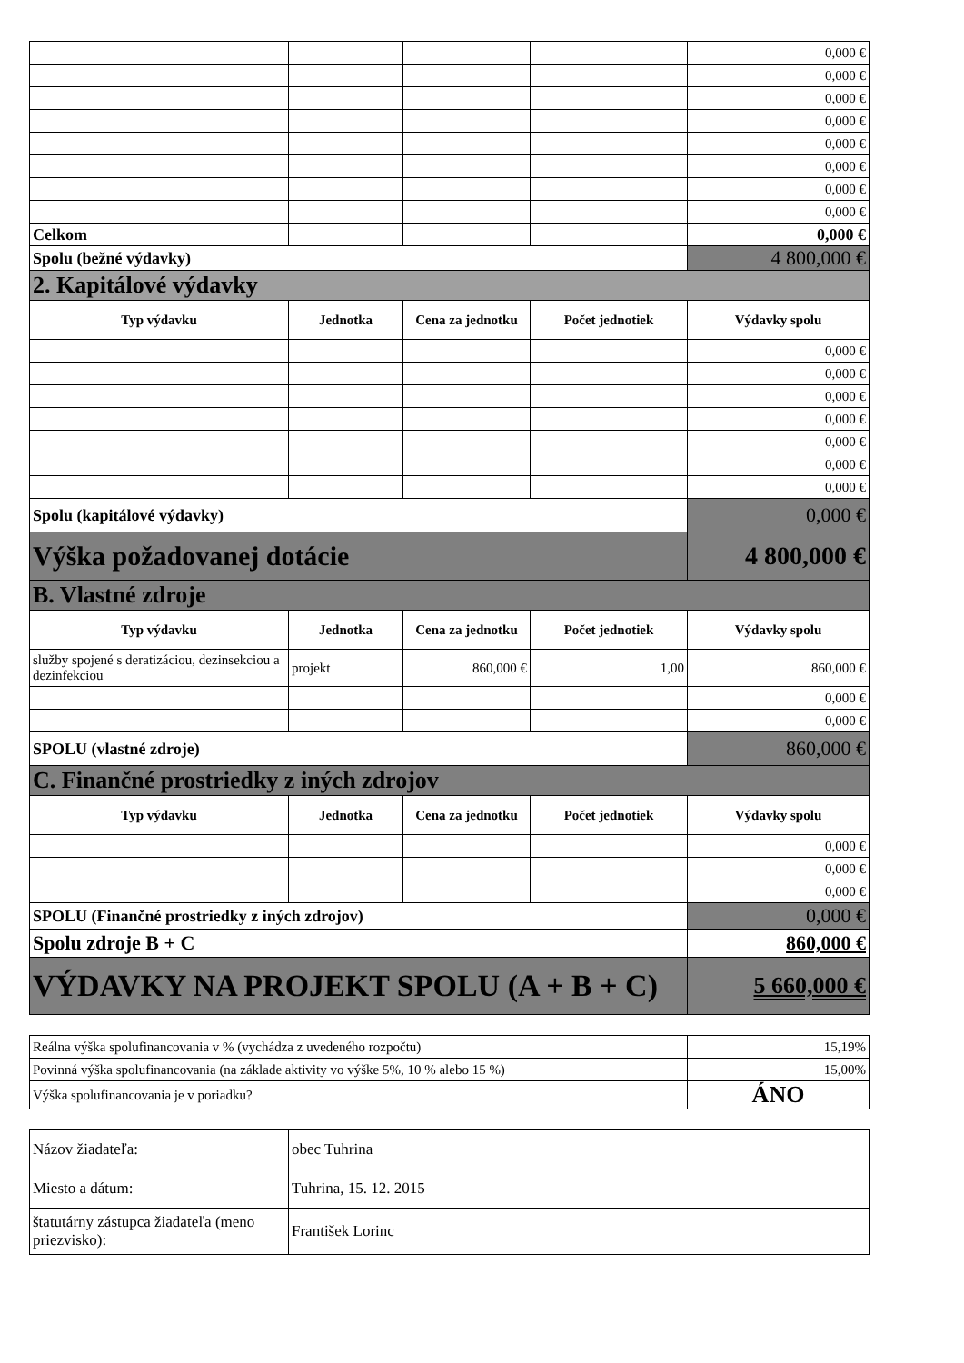| | | | | 0,000 € |
| | | | | 0,000 € |
| | | | | 0,000 € |
| | | | | 0,000 € |
| | | | | 0,000 € |
| | | | | 0,000 € |
| | | | | 0,000 € |
| | | | | 0,000 € |
| Celkom | | | | 0,000 € |
| Spolu (bežné výdavky) | | | | 4 800,000 € |
| 2. Kapitálové výdavky | | | | |
| Typ výdavku | Jednotka | Cena za jednotku | Počet jednotiek | Výdavky spolu |
| | | | | 0,000 € |
| | | | | 0,000 € |
| | | | | 0,000 € |
| | | | | 0,000 € |
| | | | | 0,000 € |
| | | | | 0,000 € |
| | | | | 0,000 € |
| Spolu (kapitálové výdavky) | | | | 0,000 € |
| Výška požadovanej dotácie | | | | 4 800,000 € |
| B. Vlastné zdroje | | | | |
| Typ výdavku | Jednotka | Cena za jednotku | Počet jednotiek | Výdavky spolu |
| služby spojené s deratizáciou, dezinsekciou a dezinfekciou | projekt | 860,000 € | 1,00 | 860,000 € |
| | | | | 0,000 € |
| | | | | 0,000 € |
| SPOLU (vlastné zdroje) | | | | 860,000 € |
| C. Finančné prostriedky z iných zdrojov | | | | |
| Typ výdavku | Jednotka | Cena za jednotku | Počet jednotiek | Výdavky spolu |
| | | | | 0,000 € |
| | | | | 0,000 € |
| | | | | 0,000 € |
| SPOLU (Finančné prostriedky z iných zdrojov) | | | | 0,000 € |
| Spolu zdroje B + C | | | | 860,000 € |
| VÝDAVKY NA PROJEKT SPOLU (A + B + C) | | | | 5 660,000 € |
| Reálna výška spolufinancovania v % (vychádza z uvedeného rozpočtu) | 15,19% |
| Povinná výška spolufinancovania (na základe aktivity vo výške 5%, 10 % alebo 15 %) | 15,00% |
| Výška spolufinancovania je v poriadku? | ÁNO |
| Názov žiadateľa: | obec Tuhrina |
| Miesto a dátum: | Tuhrina, 15. 12. 2015 |
| štatutárny zástupca žiadateľa (meno priezvisko): | František Lorinc |